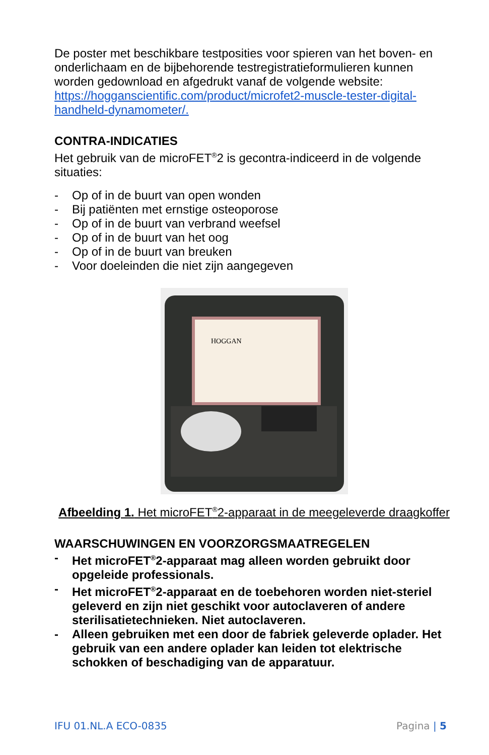De poster met beschikbare testposities voor spieren van het boven- en onderlichaam en de bijbehorende testregistratieformulieren kunnen worden gedownload en afgedrukt vanaf de volgende website: https://hogganscientific.com/product/microfet2-muscle-tester-digital-handheld-dynamometer/.
CONTRA-INDICATIES
Het gebruik van de microFET<sup>®</sup>2 is gecontra-indiceerd in de volgende situaties:
- Op of in de buurt van open wonden
- Bij patiënten met ernstige osteoporose
- Op of in de buurt van verbrand weefsel
- Op of in de buurt van het oog
- Op of in de buurt van breuken
- Voor doeleinden die niet zijn aangegeven
HOGGAN
Afbeelding 1. Het microFET<sup>®</sup>2-apparaat in de meegeleverde draagkoffer
WAARSCHUWINGEN EN VOORZORGSMAATREGELEN
- Het microFET<sup>®</sup>2-apparaat mag alleen worden gebruikt door opgeleide professionals.
- Het microFET<sup>®</sup>2-apparaat en de toebehoren worden niet-steriel geleverd en zijn niet geschikt voor autoclaveren of andere sterilisatietechnieken. Niet autoclaveren.
- Alleen gebruiken met een door de fabriek geleverde oplader. Het gebruik van een andere oplader kan leiden tot elektrische schokken of beschadiging van de apparatuur.
IFU 01.NL.A ECO-0835 Pagina | 5